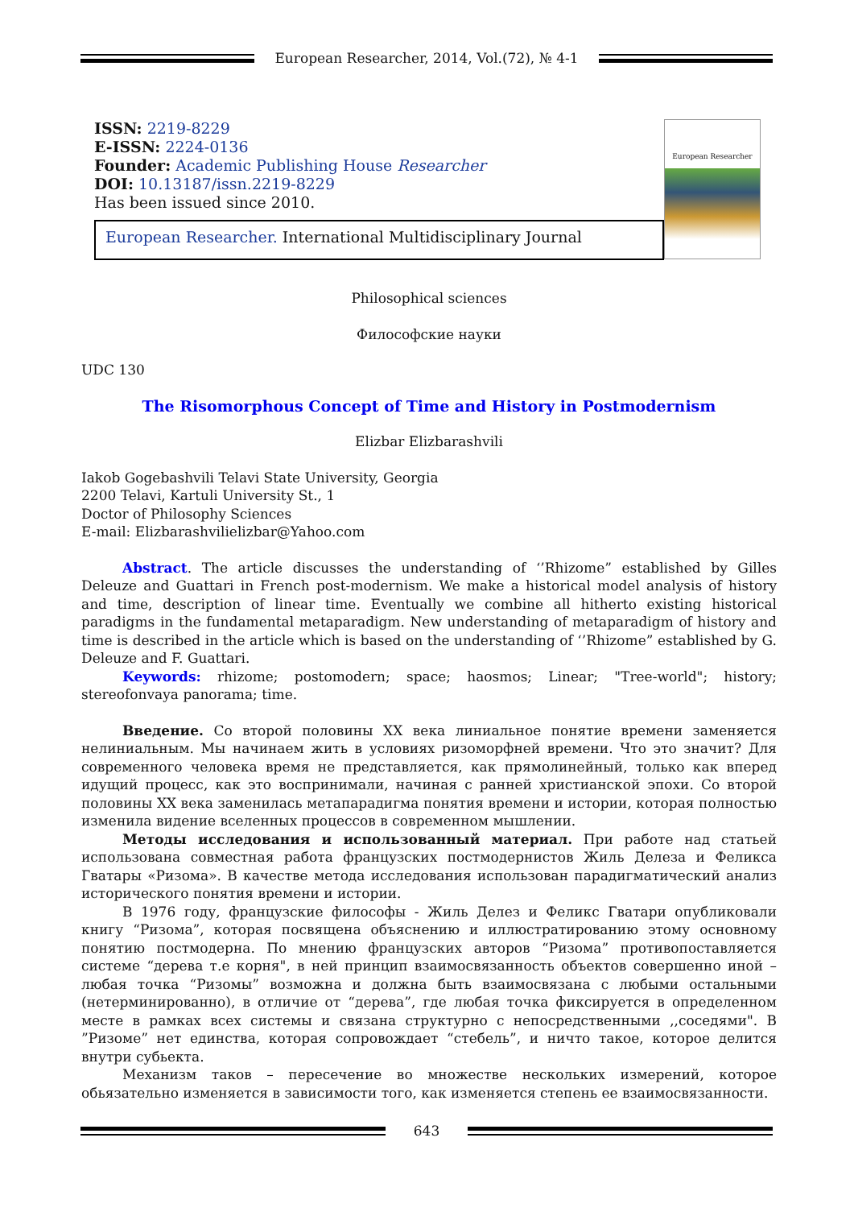European Researcher, 2014, Vol.(72), № 4-1
ISSN: 2219-8229
E-ISSN: 2224-0136
Founder: Academic Publishing House Researcher
DOI: 10.13187/issn.2219-8229
Has been issued since 2010.
European Researcher. International Multidisciplinary Journal
European Researcher
Philosophical sciences
Философские науки
UDC 130
The Risomorphous Concept of Time and History in Postmodernism
Elizbar Elizbarashvili
Iakob Gogebashvili Telavi State University, Georgia
2200 Telavi, Kartuli University St., 1
Doctor of Philosophy Sciences
E-mail: Elizbarashvilielizbar@Yahoo.com
Abstract. The article discusses the understanding of ‘’Rhizome” established by Gilles Deleuze and Guattari in French post-modernism. We make a historical model analysis of history and time, description of linear time. Eventually we combine all hitherto existing historical paradigms in the fundamental metaparadigm. New understanding of metaparadigm of history and time is described in the article which is based on the understanding of ‘’Rhizome” established by G. Deleuze and F. Guattari.
Keywords: rhizome; postomodern; space; haosmos; Linear; "Tree-world"; history; stereofonvaya panorama; time.
Введение. Со второй половины XX века линиальное понятие времени заменяется нелиниальным. Мы начинаем жить в условиях ризоморфней времени. Что это значит? Для современного человека время не представляется, как прямолинейный, только как вперед идущий процесс, как это воспринимали, начиная с ранней христианской эпохи. Со второй половины XX века заменилась метапарадигма понятия времени и истории, которая полностью изменила видение вселенных процессов в современном мышлении.
Методы исследования и использованный материал. При работе над статьей использована совместная работа французских постмодернистов Жиль Делеза и Феликса Гватары «Ризома». В качестве метода исследования использован парадигматический анализ исторического понятия времени и истории.
В 1976 году, французские философы - Жиль Делез и Феликс Гватари опубликовали книгу “Ризома”, которая посвящена объяснению и иллюстратированию этому основному понятию постмодерна. По мнению французских авторов “Ризома” противопоставляется системе “дерева т.е корня", в ней принцип взаимосвязанность объектов совершенно иной – любая точка “Ризомы” возможна и должна быть взаимосвязана с любыми остальными (нетерминированно), в отличие от “дерева”, где любая точка фиксируется в определенном месте в рамках всех системы и связана структурно с непосредственными ,,соседями". В ”Ризоме” нет единства, которая сопровождает “стебель”, и ничто такое, которое делится внутри субьекта.
Механизм таков – пересечение во множестве нескольких измерений, которое обьязательно изменяется в зависимости того, как изменяется степень ее взаимосвязанности.
643